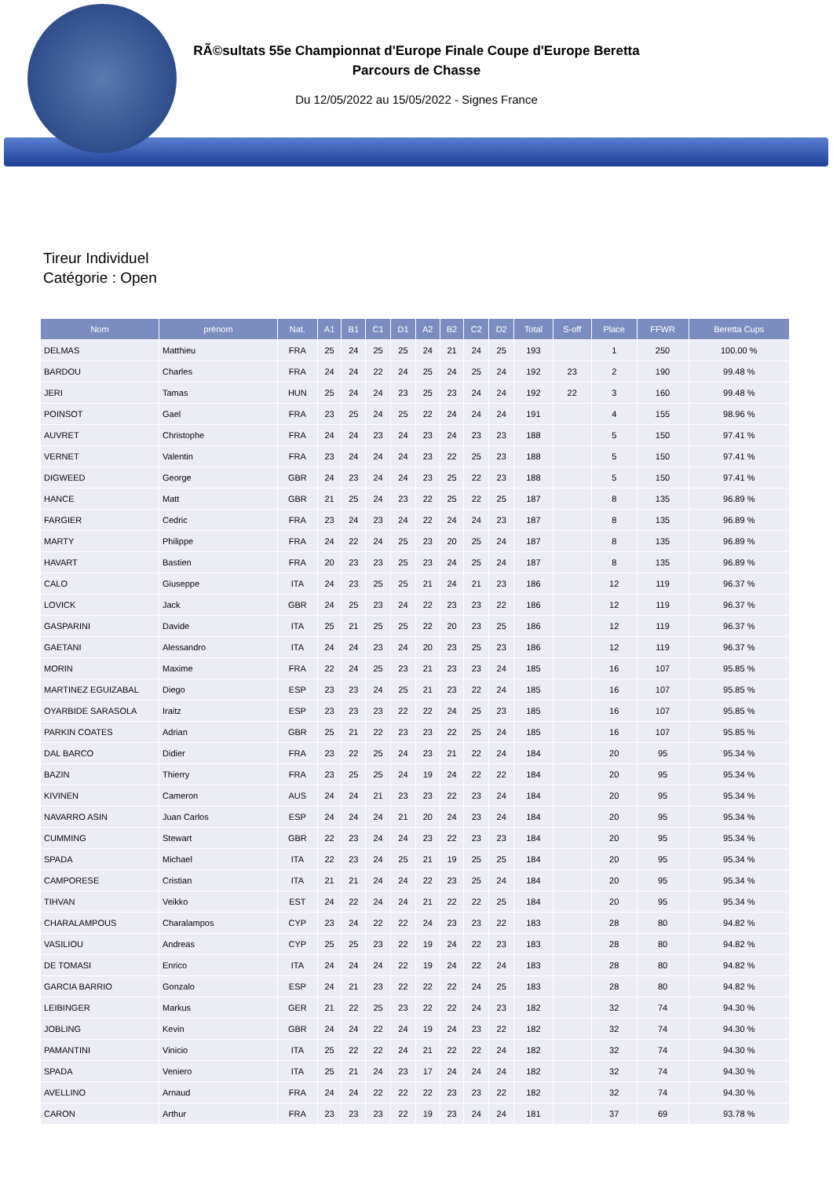RÃ©sultats 55e Championnat d'Europe Finale Coupe d'Europe Beretta
Parcours de Chasse
Du 12/05/2022 au 15/05/2022 - Signes France
Tireur Individuel
Catégorie : Open
| Nom | prénom | Nat. | A1 | B1 | C1 | D1 | A2 | B2 | C2 | D2 | Total | S-off | Place | FFWR | Beretta Cups |
| --- | --- | --- | --- | --- | --- | --- | --- | --- | --- | --- | --- | --- | --- | --- | --- |
| DELMAS | Matthieu | FRA | 25 | 24 | 25 | 25 | 24 | 21 | 24 | 25 | 193 | | 1 | 250 | 100.00 % |
| BARDOU | Charles | FRA | 24 | 24 | 22 | 24 | 25 | 24 | 25 | 24 | 192 | 23 | 2 | 190 | 99.48 % |
| JERI | Tamas | HUN | 25 | 24 | 24 | 23 | 25 | 23 | 24 | 24 | 192 | 22 | 3 | 160 | 99.48 % |
| POINSOT | Gael | FRA | 23 | 25 | 24 | 25 | 22 | 24 | 24 | 24 | 191 | | 4 | 155 | 98.96 % |
| AUVRET | Christophe | FRA | 24 | 24 | 23 | 24 | 23 | 24 | 23 | 23 | 188 | | 5 | 150 | 97.41 % |
| VERNET | Valentin | FRA | 23 | 24 | 24 | 24 | 23 | 22 | 25 | 23 | 188 | | 5 | 150 | 97.41 % |
| DIGWEED | George | GBR | 24 | 23 | 24 | 24 | 23 | 25 | 22 | 23 | 188 | | 5 | 150 | 97.41 % |
| HANCE | Matt | GBR | 21 | 25 | 24 | 23 | 22 | 25 | 22 | 25 | 187 | | 8 | 135 | 96.89 % |
| FARGIER | Cedric | FRA | 23 | 24 | 23 | 24 | 22 | 24 | 24 | 23 | 187 | | 8 | 135 | 96.89 % |
| MARTY | Philippe | FRA | 24 | 22 | 24 | 25 | 23 | 20 | 25 | 24 | 187 | | 8 | 135 | 96.89 % |
| HAVART | Bastien | FRA | 20 | 23 | 23 | 25 | 23 | 24 | 25 | 24 | 187 | | 8 | 135 | 96.89 % |
| CALO | Giuseppe | ITA | 24 | 23 | 25 | 25 | 21 | 24 | 21 | 23 | 186 | | 12 | 119 | 96.37 % |
| LOVICK | Jack | GBR | 24 | 25 | 23 | 24 | 22 | 23 | 23 | 22 | 186 | | 12 | 119 | 96.37 % |
| GASPARINI | Davide | ITA | 25 | 21 | 25 | 25 | 22 | 20 | 23 | 25 | 186 | | 12 | 119 | 96.37 % |
| GAETANI | Alessandro | ITA | 24 | 24 | 23 | 24 | 20 | 23 | 25 | 23 | 186 | | 12 | 119 | 96.37 % |
| MORIN | Maxime | FRA | 22 | 24 | 25 | 23 | 21 | 23 | 23 | 24 | 185 | | 16 | 107 | 95.85 % |
| MARTINEZ EGUIZABAL | Diego | ESP | 23 | 23 | 24 | 25 | 21 | 23 | 22 | 24 | 185 | | 16 | 107 | 95.85 % |
| OYARBIDE SARASOLA | Iraitz | ESP | 23 | 23 | 23 | 22 | 22 | 24 | 25 | 23 | 185 | | 16 | 107 | 95.85 % |
| PARKIN COATES | Adrian | GBR | 25 | 21 | 22 | 23 | 23 | 22 | 25 | 24 | 185 | | 16 | 107 | 95.85 % |
| DAL BARCO | Didier | FRA | 23 | 22 | 25 | 24 | 23 | 21 | 22 | 24 | 184 | | 20 | 95 | 95.34 % |
| BAZIN | Thierry | FRA | 23 | 25 | 25 | 24 | 19 | 24 | 22 | 22 | 184 | | 20 | 95 | 95.34 % |
| KIVINEN | Cameron | AUS | 24 | 24 | 21 | 23 | 23 | 22 | 23 | 24 | 184 | | 20 | 95 | 95.34 % |
| NAVARRO ASIN | Juan Carlos | ESP | 24 | 24 | 24 | 21 | 20 | 24 | 23 | 24 | 184 | | 20 | 95 | 95.34 % |
| CUMMING | Stewart | GBR | 22 | 23 | 24 | 24 | 23 | 22 | 23 | 23 | 184 | | 20 | 95 | 95.34 % |
| SPADA | Michael | ITA | 22 | 23 | 24 | 25 | 21 | 19 | 25 | 25 | 184 | | 20 | 95 | 95.34 % |
| CAMPORESE | Cristian | ITA | 21 | 21 | 24 | 24 | 22 | 23 | 25 | 24 | 184 | | 20 | 95 | 95.34 % |
| TIHVAN | Veikko | EST | 24 | 22 | 24 | 24 | 21 | 22 | 22 | 25 | 184 | | 20 | 95 | 95.34 % |
| CHARALAMPOUS | Charalampos | CYP | 23 | 24 | 22 | 22 | 24 | 23 | 23 | 22 | 183 | | 28 | 80 | 94.82 % |
| VASILIOU | Andreas | CYP | 25 | 25 | 23 | 22 | 19 | 24 | 22 | 23 | 183 | | 28 | 80 | 94.82 % |
| DE TOMASI | Enrico | ITA | 24 | 24 | 24 | 22 | 19 | 24 | 22 | 24 | 183 | | 28 | 80 | 94.82 % |
| GARCIA BARRIO | Gonzalo | ESP | 24 | 21 | 23 | 22 | 22 | 22 | 24 | 25 | 183 | | 28 | 80 | 94.82 % |
| LEIBINGER | Markus | GER | 21 | 22 | 25 | 23 | 22 | 22 | 24 | 23 | 182 | | 32 | 74 | 94.30 % |
| JOBLING | Kevin | GBR | 24 | 24 | 22 | 24 | 19 | 24 | 23 | 22 | 182 | | 32 | 74 | 94.30 % |
| PAMANTINI | Vinicio | ITA | 25 | 22 | 22 | 24 | 21 | 22 | 22 | 24 | 182 | | 32 | 74 | 94.30 % |
| SPADA | Veniero | ITA | 25 | 21 | 24 | 23 | 17 | 24 | 24 | 24 | 182 | | 32 | 74 | 94.30 % |
| AVELLINO | Arnaud | FRA | 24 | 24 | 22 | 22 | 22 | 23 | 23 | 22 | 182 | | 32 | 74 | 94.30 % |
| CARON | Arthur | FRA | 23 | 23 | 23 | 22 | 19 | 23 | 24 | 24 | 181 | | 37 | 69 | 93.78 % |